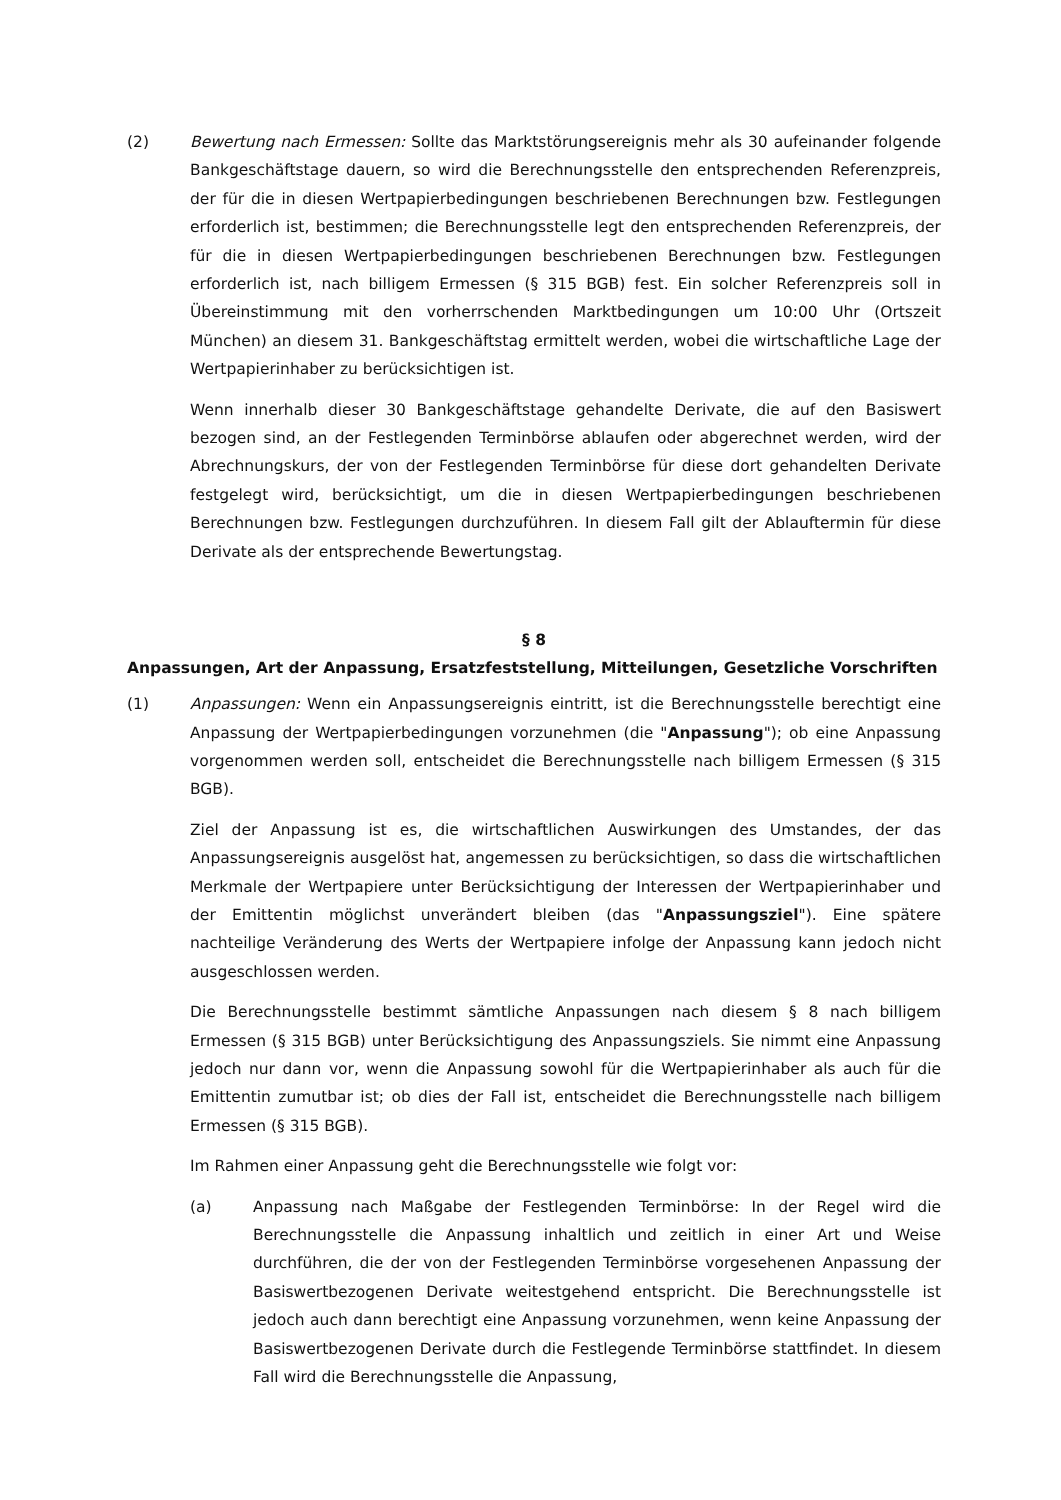(2) Bewertung nach Ermessen: Sollte das Marktstörungsereignis mehr als 30 aufeinander folgende Bankgeschäftstage dauern, so wird die Berechnungsstelle den entsprechenden Referenzpreis, der für die in diesen Wertpapierbedingungen beschriebenen Berechnungen bzw. Festlegungen erforderlich ist, bestimmen; die Berechnungsstelle legt den entsprechenden Referenzpreis, der für die in diesen Wertpapierbedingungen beschriebenen Berechnungen bzw. Festlegungen erforderlich ist, nach billigem Ermessen (§ 315 BGB) fest. Ein solcher Referenzpreis soll in Übereinstimmung mit den vorherrschenden Marktbedingungen um 10:00 Uhr (Ortszeit München) an diesem 31. Bankgeschäftstag ermittelt werden, wobei die wirtschaftliche Lage der Wertpapierinhaber zu berücksichtigen ist.
Wenn innerhalb dieser 30 Bankgeschäftstage gehandelte Derivate, die auf den Basiswert bezogen sind, an der Festlegenden Terminbörse ablaufen oder abgerechnet werden, wird der Abrechnungskurs, der von der Festlegenden Terminbörse für diese dort gehandelten Derivate festgelegt wird, berücksichtigt, um die in diesen Wertpapierbedingungen beschriebenen Berechnungen bzw. Festlegungen durchzuführen. In diesem Fall gilt der Ablauftermin für diese Derivate als der entsprechende Bewertungstag.
§ 8
Anpassungen, Art der Anpassung, Ersatzfeststellung, Mitteilungen, Gesetzliche Vorschriften
(1) Anpassungen: Wenn ein Anpassungsereignis eintritt, ist die Berechnungsstelle berechtigt eine Anpassung der Wertpapierbedingungen vorzunehmen (die "Anpassung"); ob eine Anpassung vorgenommen werden soll, entscheidet die Berechnungsstelle nach billigem Ermessen (§ 315 BGB).
Ziel der Anpassung ist es, die wirtschaftlichen Auswirkungen des Umstandes, der das Anpassungsereignis ausgelöst hat, angemessen zu berücksichtigen, so dass die wirtschaftlichen Merkmale der Wertpapiere unter Berücksichtigung der Interessen der Wertpapierinhaber und der Emittentin möglichst unverändert bleiben (das "Anpassungsziel"). Eine spätere nachteilige Veränderung des Werts der Wertpapiere infolge der Anpassung kann jedoch nicht ausgeschlossen werden.
Die Berechnungsstelle bestimmt sämtliche Anpassungen nach diesem § 8 nach billigem Ermessen (§ 315 BGB) unter Berücksichtigung des Anpassungsziels. Sie nimmt eine Anpassung jedoch nur dann vor, wenn die Anpassung sowohl für die Wertpapierinhaber als auch für die Emittentin zumutbar ist; ob dies der Fall ist, entscheidet die Berechnungsstelle nach billigem Ermessen (§ 315 BGB).
Im Rahmen einer Anpassung geht die Berechnungsstelle wie folgt vor:
(a) Anpassung nach Maßgabe der Festlegenden Terminbörse: In der Regel wird die Berechnungsstelle die Anpassung inhaltlich und zeitlich in einer Art und Weise durchführen, die der von der Festlegenden Terminbörse vorgesehenen Anpassung der Basiswertbezogenen Derivate weitestgehend entspricht. Die Berechnungsstelle ist jedoch auch dann berechtigt eine Anpassung vorzunehmen, wenn keine Anpassung der Basiswertbezogenen Derivate durch die Festlegende Terminbörse stattfindet. In diesem Fall wird die Berechnungsstelle die Anpassung,